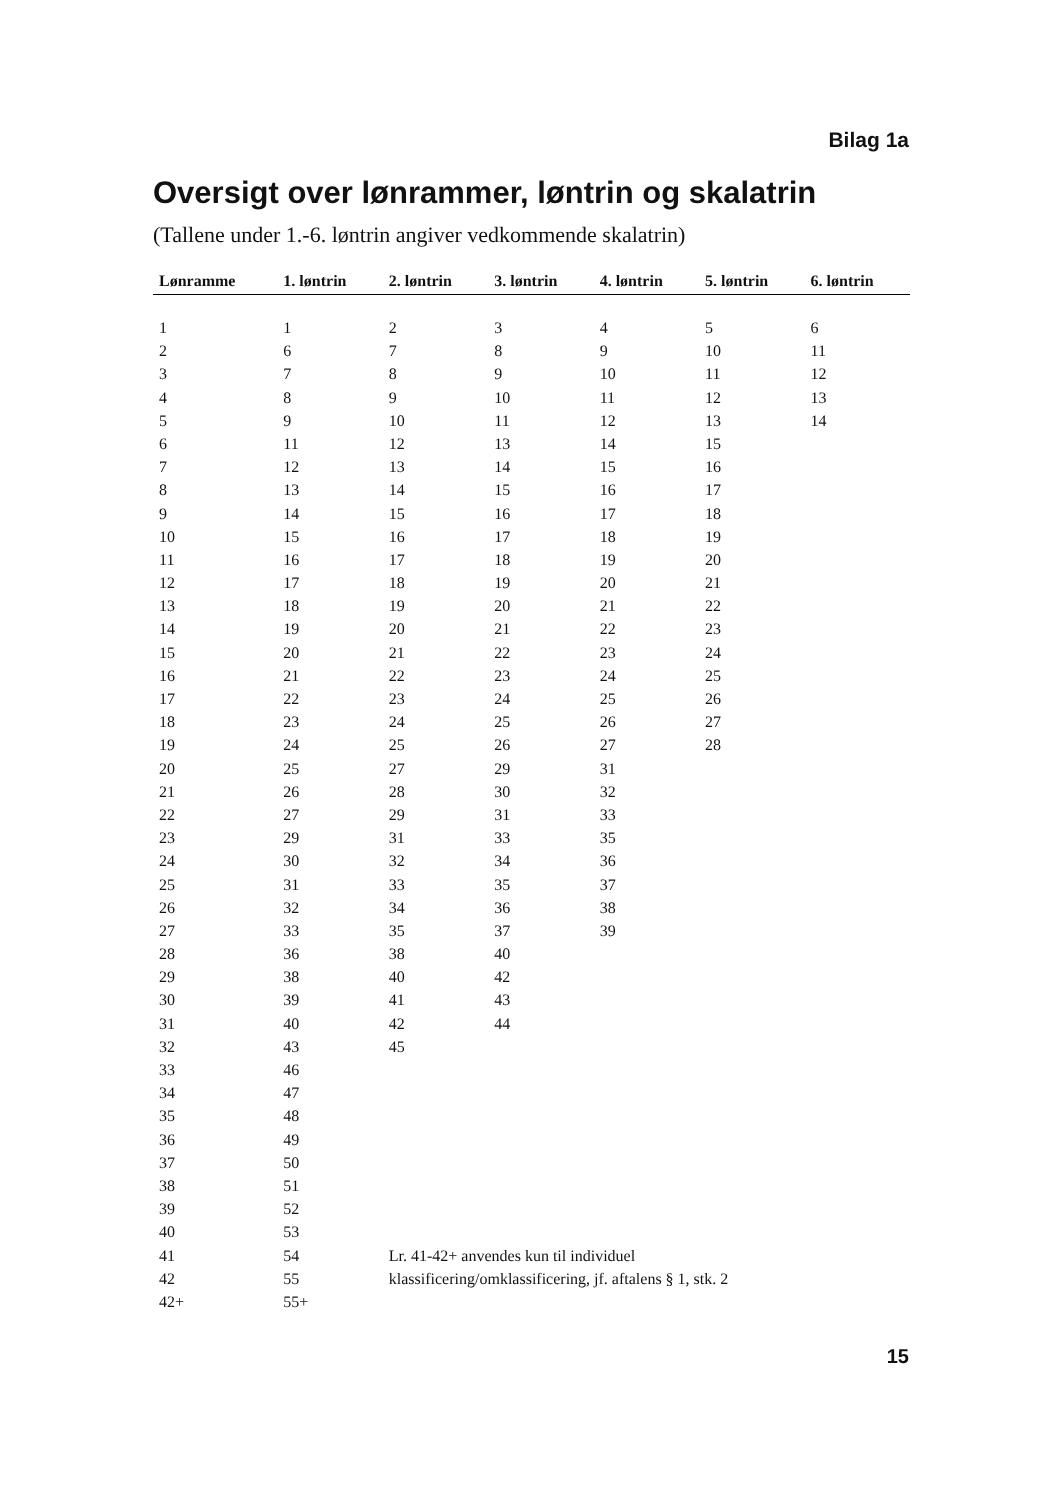Bilag 1a
Oversigt over lønrammer, løntrin og skalatrin
(Tallene under 1.-6. løntrin angiver vedkommende skalatrin)
| Lønramme | 1. løntrin | 2. løntrin | 3. løntrin | 4. løntrin | 5. løntrin | 6. løntrin |
| --- | --- | --- | --- | --- | --- | --- |
| 1 | 1 | 2 | 3 | 4 | 5 | 6 |
| 2 | 6 | 7 | 8 | 9 | 10 | 11 |
| 3 | 7 | 8 | 9 | 10 | 11 | 12 |
| 4 | 8 | 9 | 10 | 11 | 12 | 13 |
| 5 | 9 | 10 | 11 | 12 | 13 | 14 |
| 6 | 11 | 12 | 13 | 14 | 15 | |
| 7 | 12 | 13 | 14 | 15 | 16 | |
| 8 | 13 | 14 | 15 | 16 | 17 | |
| 9 | 14 | 15 | 16 | 17 | 18 | |
| 10 | 15 | 16 | 17 | 18 | 19 | |
| 11 | 16 | 17 | 18 | 19 | 20 | |
| 12 | 17 | 18 | 19 | 20 | 21 | |
| 13 | 18 | 19 | 20 | 21 | 22 | |
| 14 | 19 | 20 | 21 | 22 | 23 | |
| 15 | 20 | 21 | 22 | 23 | 24 | |
| 16 | 21 | 22 | 23 | 24 | 25 | |
| 17 | 22 | 23 | 24 | 25 | 26 | |
| 18 | 23 | 24 | 25 | 26 | 27 | |
| 19 | 24 | 25 | 26 | 27 | 28 | |
| 20 | 25 | 27 | 29 | 31 | | |
| 21 | 26 | 28 | 30 | 32 | | |
| 22 | 27 | 29 | 31 | 33 | | |
| 23 | 29 | 31 | 33 | 35 | | |
| 24 | 30 | 32 | 34 | 36 | | |
| 25 | 31 | 33 | 35 | 37 | | |
| 26 | 32 | 34 | 36 | 38 | | |
| 27 | 33 | 35 | 37 | 39 | | |
| 28 | 36 | 38 | 40 | | | |
| 29 | 38 | 40 | 42 | | | |
| 30 | 39 | 41 | 43 | | | |
| 31 | 40 | 42 | 44 | | | |
| 32 | 43 | 45 | | | | |
| 33 | 46 | | | | | |
| 34 | 47 | | | | | |
| 35 | 48 | | | | | |
| 36 | 49 | | | | | |
| 37 | 50 | | | | | |
| 38 | 51 | | | | | |
| 39 | 52 | | | | | |
| 40 | 53 | | | | | |
| 41 | 54 | Lr. 41-42+ anvendes kun til individuel | | | | |
| 42 | 55 | klassificering/omklassificering, jf. aftalens § 1, stk. 2 | | | | |
| 42+ | 55+ | | | | | |
15